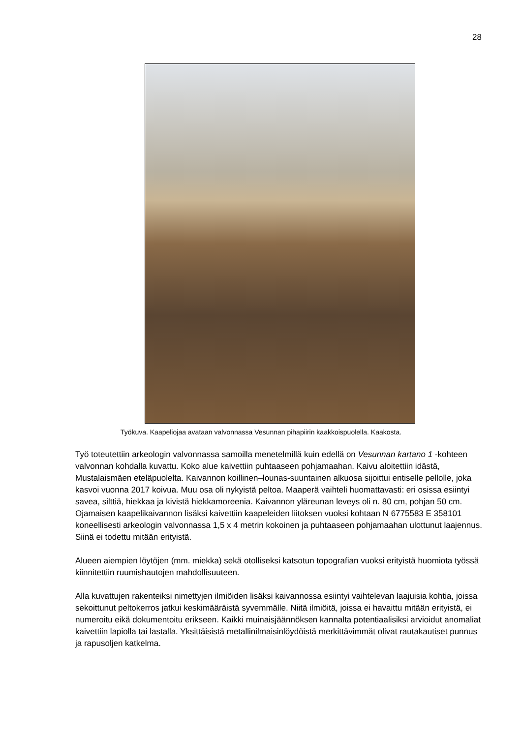28
Työkuva. Kaapeliojaa avataan valvonnassa Vesunnan pihapiirin kaakkoispuolella. Kaakosta.
Työ toteutettiin arkeologin valvonnassa samoilla menetelmillä kuin edellä on Vesunnan kartano 1 -kohteen valvonnan kohdalla kuvattu. Koko alue kaivettiin puhtaaseen pohjamaahan. Kaivu aloitettiin idästä, Mustalaismäen eteläpuolelta. Kaivannon koillinen–lounas-suuntainen alkuosa sijoittui entiselle pellolle, joka kasvoi vuonna 2017 koivua. Muu osa oli nykyistä peltoa. Maaperä vaihteli huomattavasti: eri osissa esiintyi savea, silttiä, hiekkaa ja kivistä hiekkamoreenia. Kaivannon yläreunan leveys oli n. 80 cm, pohjan 50 cm. Ojamaisen kaapelikaivannon lisäksi kaivettiin kaapeleiden liitoksen vuoksi kohtaan N 6775583 E 358101 koneellisesti arkeologin valvonnassa 1,5 x 4 metrin kokoinen ja puhtaaseen pohjamaahan ulottunut laajennus. Siinä ei todettu mitään erityistä.
Alueen aiempien löytöjen (mm. miekka) sekä otolliseksi katsotun topografian vuoksi erityistä huomiota työssä kiinnitettiin ruumishautojen mahdollisuuteen.
Alla kuvattujen rakenteiksi nimettyjen ilmiöiden lisäksi kaivannossa esiintyi vaihtelevan laajuisia kohtia, joissa sekoittunut peltokerros jatkui keskimääräistä syvemmälle. Niitä ilmiöitä, joissa ei havaittu mitään erityistä, ei numeroitu eikä dokumentoitu erikseen. Kaikki muinaisjäännöksen kannalta potentiaalisiksi arvioidut anomaliat kaivettiin lapiolla tai lastalla. Yksittäisistä metallinilmaisinlöydöistä merkittävimmät olivat rautakautiset punnus ja rapusoljen katkelma.